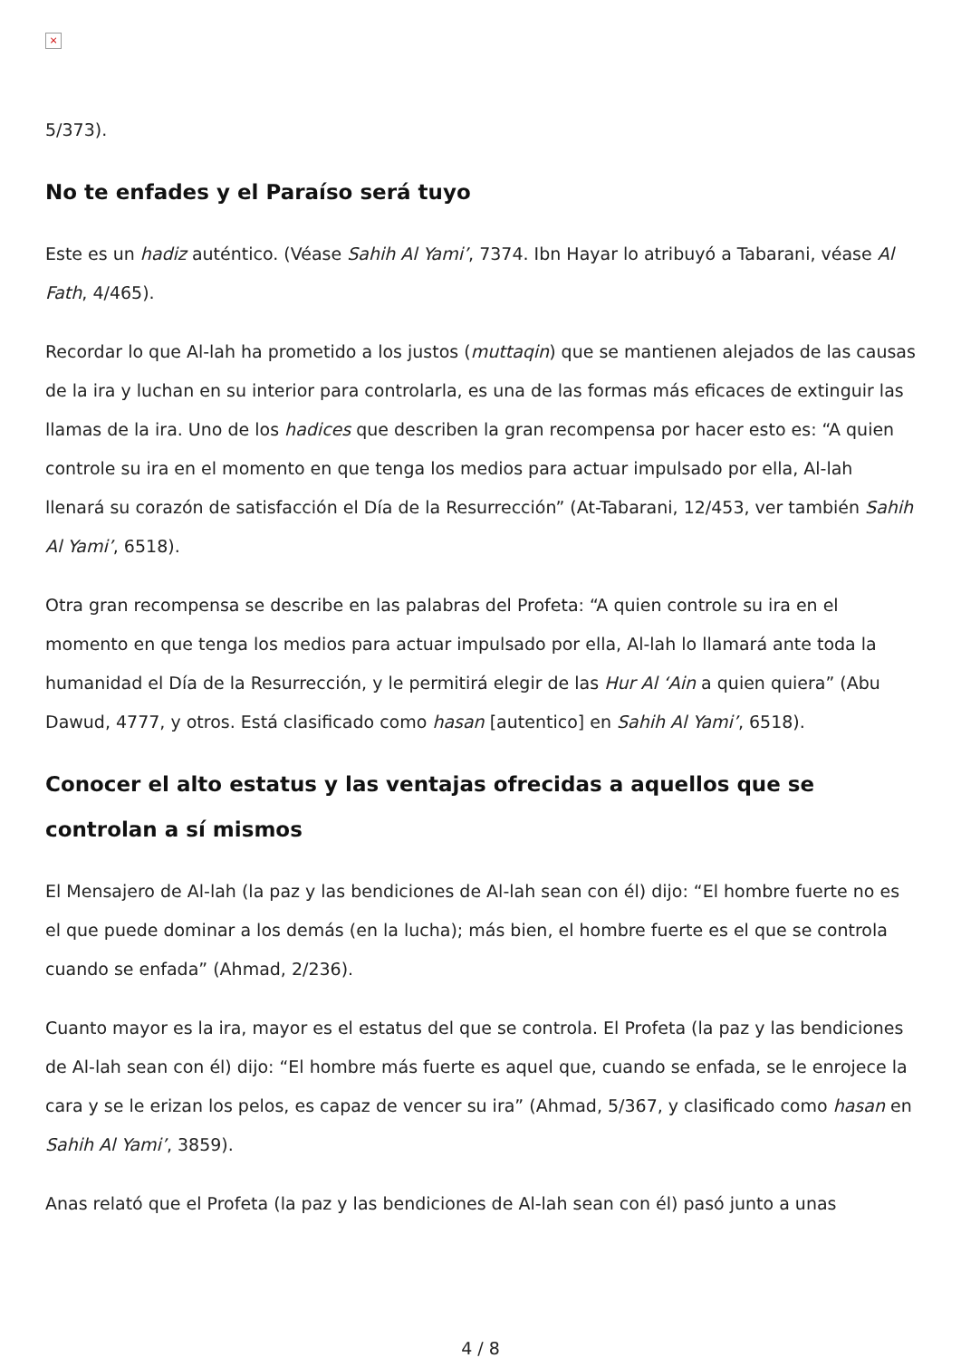×
5/373).
No te enfades y el Paraíso será tuyo
Este es un hadiz auténtico. (Véase Sahih Al Yami’, 7374. Ibn Hayar lo atribuyó a Tabarani, véase Al Fath, 4/465).
Recordar lo que Al-lah ha prometido a los justos (muttaqin) que se mantienen alejados de las causas de la ira y luchan en su interior para controlarla, es una de las formas más eficaces de extinguir las llamas de la ira. Uno de los hadices que describen la gran recompensa por hacer esto es: “A quien controle su ira en el momento en que tenga los medios para actuar impulsado por ella, Al-lah llenará su corazón de satisfacción el Día de la Resurrección” (At-Tabarani, 12/453, ver también Sahih Al Yami’, 6518).
Otra gran recompensa se describe en las palabras del Profeta: “A quien controle su ira en el momento en que tenga los medios para actuar impulsado por ella, Al-lah lo llamará ante toda la humanidad el Día de la Resurrección, y le permitirá elegir de las Hur Al ‘Ain a quien quiera” (Abu Dawud, 4777, y otros. Está clasificado como hasan [autentico] en Sahih Al Yami’, 6518).
Conocer el alto estatus y las ventajas ofrecidas a aquellos que se controlan a sí mismos
El Mensajero de Al-lah (la paz y las bendiciones de Al-lah sean con él) dijo: “El hombre fuerte no es el que puede dominar a los demás (en la lucha); más bien, el hombre fuerte es el que se controla cuando se enfada” (Ahmad, 2/236).
Cuanto mayor es la ira, mayor es el estatus del que se controla. El Profeta (la paz y las bendiciones de Al-lah sean con él) dijo: “El hombre más fuerte es aquel que, cuando se enfada, se le enrojece la cara y se le erizan los pelos, es capaz de vencer su ira” (Ahmad, 5/367, y clasificado como hasan en Sahih Al Yami’, 3859).
Anas relató que el Profeta (la paz y las bendiciones de Al-lah sean con él) pasó junto a unas
4 / 8